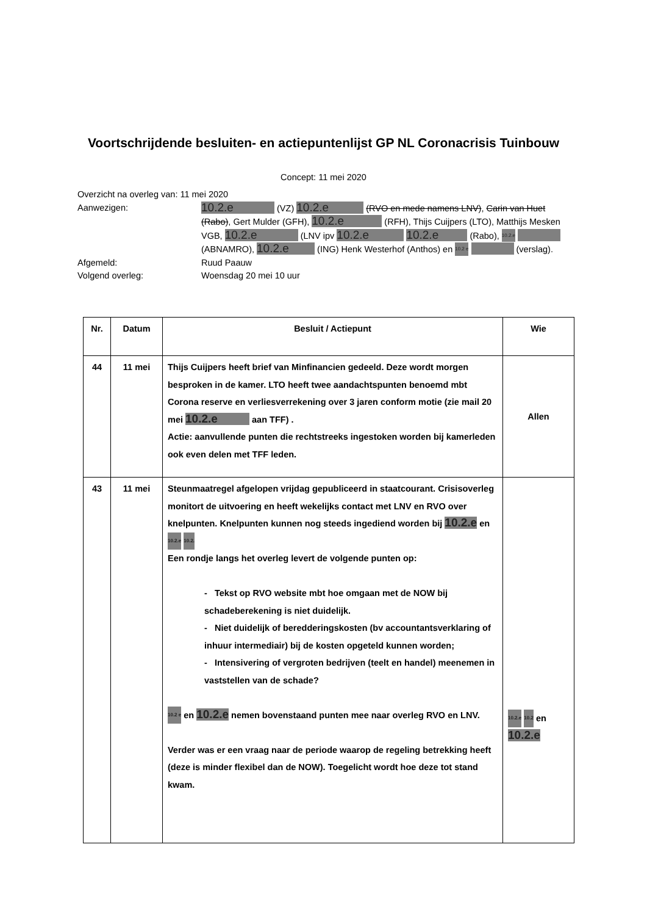Voortschrijdende besluiten- en actiepuntenlijst GP NL Coronacrisis Tuinbouw
Concept: 11 mei 2020
Overzicht na overleg van: 11 mei 2020
Aanwezigen:
10.2.e (VZ) 10.2.e (RVO en mede namens LNV), Carin van Huet (Rabo), Gert Mulder (GFH), 10.2.e (RFH), Thijs Cuijpers (LTO), Matthijs Mesken VGB, 10.2.e (LNV ipv 10.2.e 10.2.e (Rabo), 10.2.e (ABNAMRO), 10.2.e (ING) Henk Westerhof (Anthos) en 10.2 e (verslag).
Afgemeld: Ruud Paauw
Volgend overleg: Woensdag 20 mei 10 uur
| Nr. | Datum | Besluit / Actiepunt | Wie |
| --- | --- | --- | --- |
| 44 | 11 mei | Thijs Cuijpers heeft brief van Minfinancien gedeeld. Deze wordt morgen besproken in de kamer. LTO heeft twee aandachtspunten benoemd mbt Corona reserve en verliesverrekening over 3 jaren conform motie (zie mail 20 mei 10.2.e aan TFF) . Actie: aanvullende punten die rechtstreeks ingestoken worden bij kamerleden ook even delen met TFF leden. | Allen |
| 43 | 11 mei | Steunmaatregel afgelopen vrijdag gepubliceerd in staatcourant. Crisisoverleg monitort de uitvoering en heeft wekelijks contact met LNV en RVO over knelpunten. Knelpunten kunnen nog steeds ingediend worden bij 10.2.e en 10.2.e 10.2. Een rondje langs het overleg levert de volgende punten op: - Tekst op RVO website mbt hoe omgaan met de NOW bij schadeberekening is niet duidelijk. - Niet duidelijk of beredderingskosten (bv accountantsverklaring of inhuur intermediair) bij de kosten opgeteld kunnen worden; - Intensivering of vergroten bedrijven (teelt en handel) meenemen in vaststellen van de schade? 10.2 e en 10.2.e nemen bovenstaand punten mee naar overleg RVO en LNV. Verder was er een vraag naar de periode waarop de regeling betrekking heeft (deze is minder flexibel dan de NOW). Toegelicht wordt hoe deze tot stand kwam. | 10.2.e 10.2 en 10.2.e |